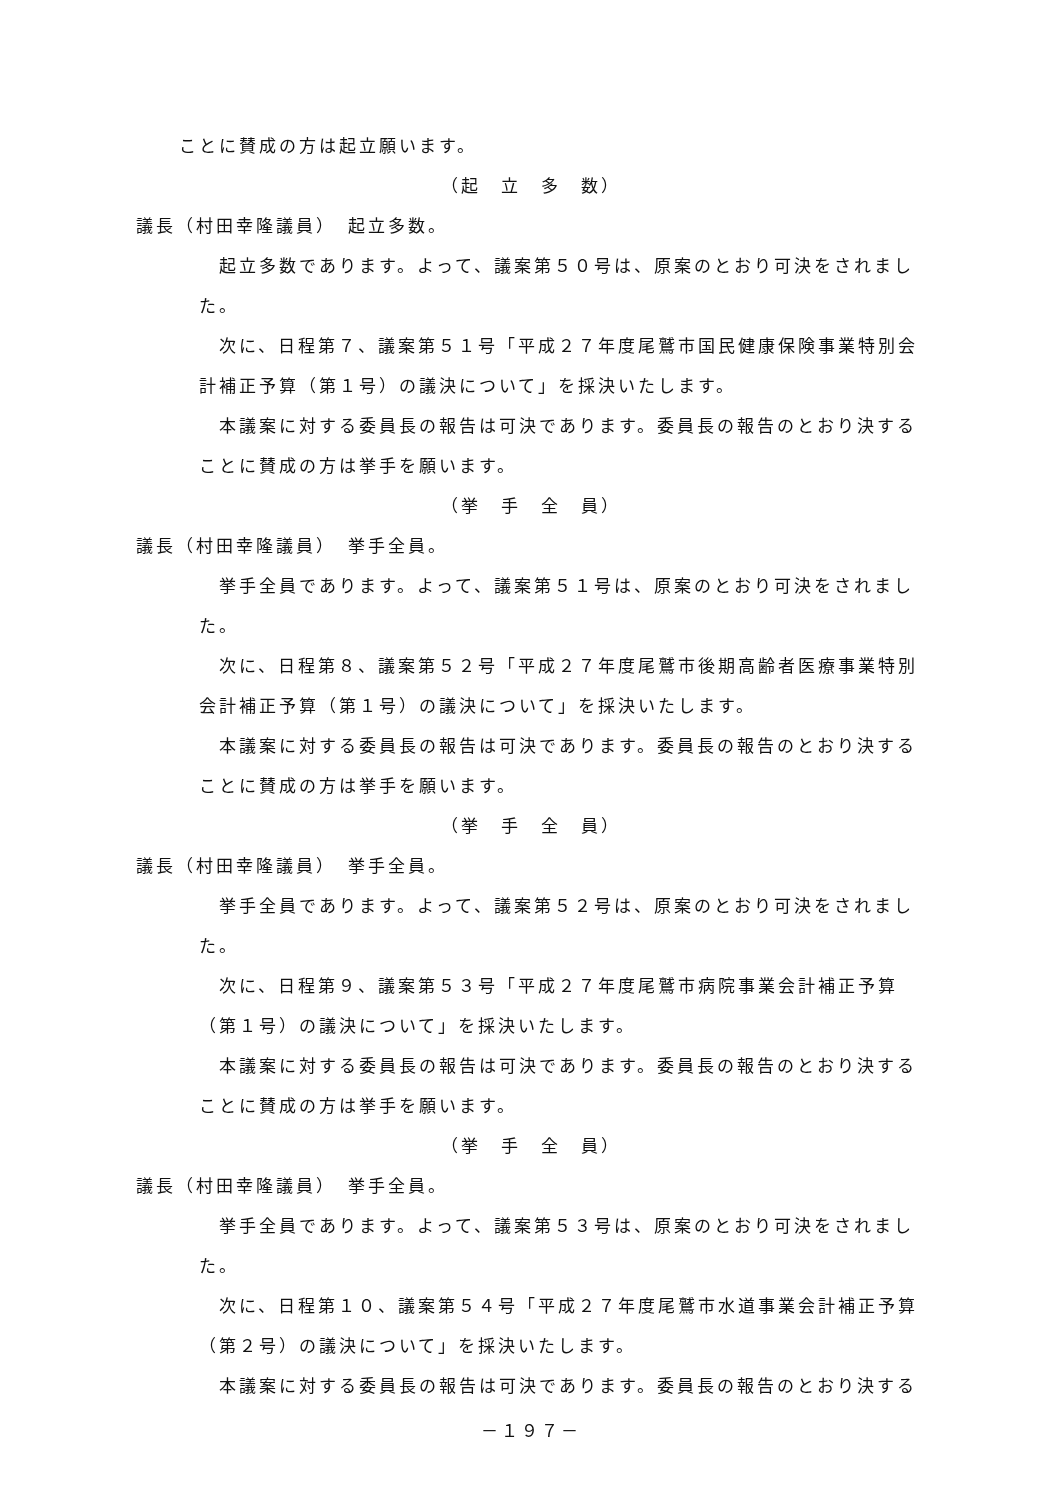ことに賛成の方は起立願います。
（起　立　多　数）
議長（村田幸隆議員）　起立多数。
起立多数であります。よって、議案第５０号は、原案のとおり可決をされました。
次に、日程第７、議案第５１号「平成２７年度尾鷲市国民健康保険事業特別会計補正予算（第１号）の議決について」を採決いたします。
本議案に対する委員長の報告は可決であります。委員長の報告のとおり決することに賛成の方は挙手を願います。
（挙　手　全　員）
議長（村田幸隆議員）　挙手全員。
挙手全員であります。よって、議案第５１号は、原案のとおり可決をされました。
次に、日程第８、議案第５２号「平成２７年度尾鷲市後期高齢者医療事業特別会計補正予算（第１号）の議決について」を採決いたします。
本議案に対する委員長の報告は可決であります。委員長の報告のとおり決することに賛成の方は挙手を願います。
（挙　手　全　員）
議長（村田幸隆議員）　挙手全員。
挙手全員であります。よって、議案第５２号は、原案のとおり可決をされました。
次に、日程第９、議案第５３号「平成２７年度尾鷲市病院事業会計補正予算（第１号）の議決について」を採決いたします。
本議案に対する委員長の報告は可決であります。委員長の報告のとおり決することに賛成の方は挙手を願います。
（挙　手　全　員）
議長（村田幸隆議員）　挙手全員。
挙手全員であります。よって、議案第５３号は、原案のとおり可決をされました。
次に、日程第１０、議案第５４号「平成２７年度尾鷲市水道事業会計補正予算（第２号）の議決について」を採決いたします。
本議案に対する委員長の報告は可決であります。委員長の報告のとおり決する
－１９７－